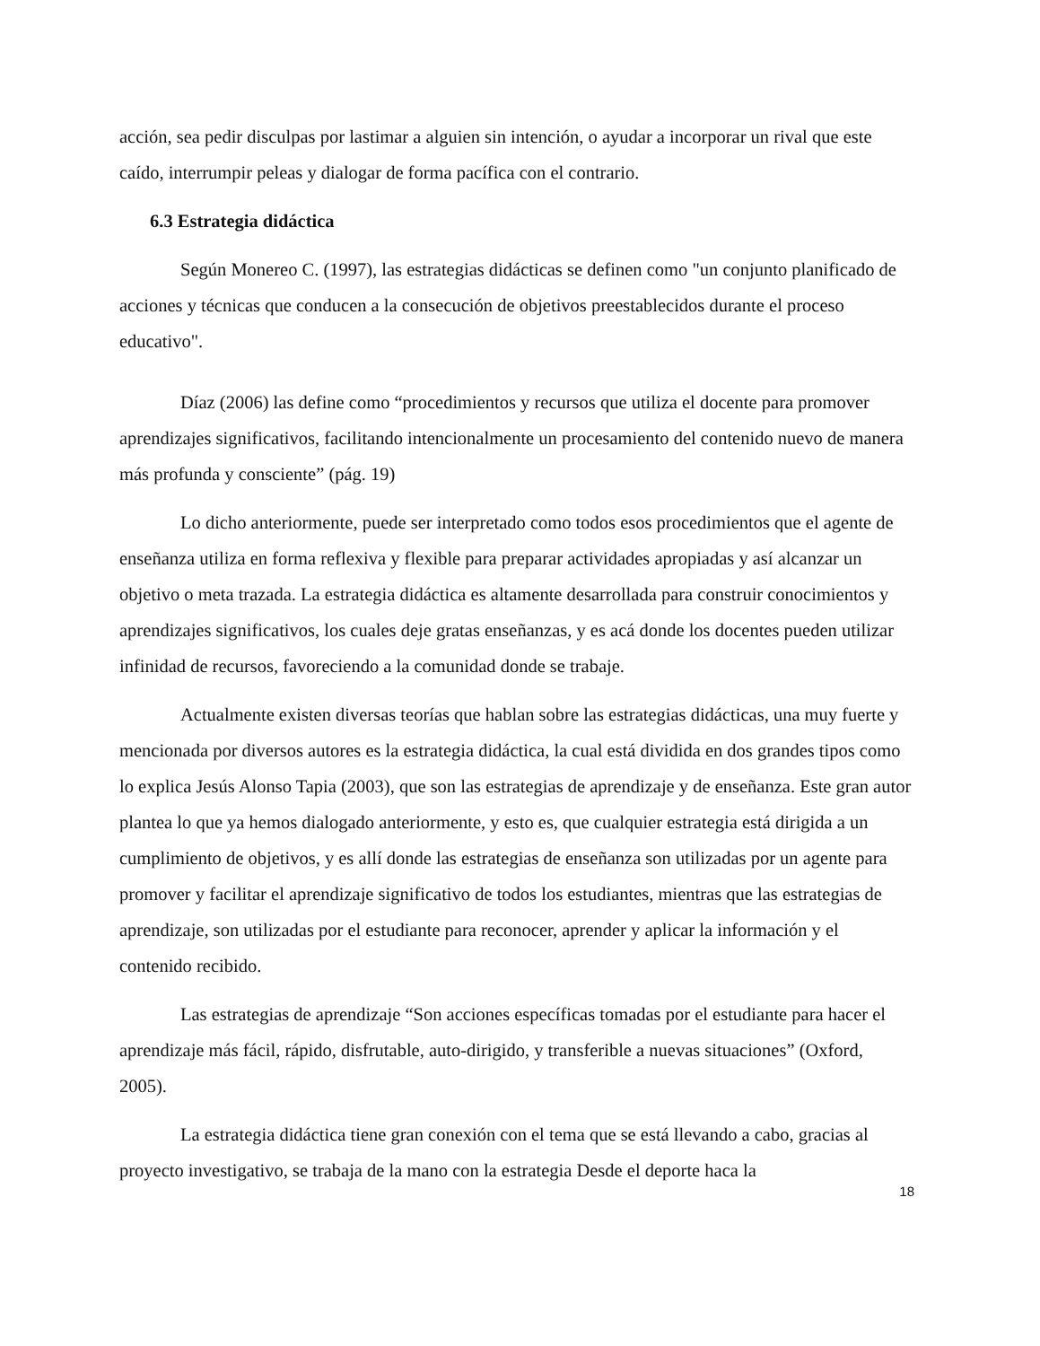acción, sea pedir disculpas por lastimar a alguien sin intención, o ayudar a incorporar un rival que este caído, interrumpir peleas y dialogar de forma pacífica con el contrario.
6.3 Estrategia didáctica
Según Monereo C. (1997), las estrategias didácticas se definen como "un conjunto planificado de acciones y técnicas que conducen a la consecución de objetivos preestablecidos durante el proceso educativo".
Díaz (2006) las define como “procedimientos y recursos que utiliza el docente para promover aprendizajes significativos, facilitando intencionalmente un procesamiento del contenido nuevo de manera más profunda y consciente” (pág. 19)
Lo dicho anteriormente, puede ser interpretado como todos esos procedimientos que el agente de enseñanza utiliza en forma reflexiva y flexible para preparar actividades apropiadas y así alcanzar un objetivo o meta trazada. La estrategia didáctica es altamente desarrollada para construir conocimientos y aprendizajes significativos, los cuales deje gratas enseñanzas, y es acá donde los docentes pueden utilizar infinidad de recursos, favoreciendo a la comunidad donde se trabaje.
Actualmente existen diversas teorías que hablan sobre las estrategias didácticas, una muy fuerte y mencionada por diversos autores es la estrategia didáctica, la cual está dividida en dos grandes tipos como lo explica Jesús Alonso Tapia (2003), que son las estrategias de aprendizaje y de enseñanza. Este gran autor plantea lo que ya hemos dialogado anteriormente, y esto es, que cualquier estrategia está dirigida a un cumplimiento de objetivos, y es allí donde las estrategias de enseñanza son utilizadas por un agente para promover y facilitar el aprendizaje significativo de todos los estudiantes, mientras que las estrategias de aprendizaje, son utilizadas por el estudiante para reconocer, aprender y aplicar la información y el contenido recibido.
Las estrategias de aprendizaje “Son acciones específicas tomadas por el estudiante para hacer el aprendizaje más fácil, rápido, disfrutable, auto-dirigido, y transferible a nuevas situaciones” (Oxford, 2005).
La estrategia didáctica tiene gran conexión con el tema que se está llevando a cabo, gracias al proyecto investigativo, se trabaja de la mano con la estrategia Desde el deporte haca la
18